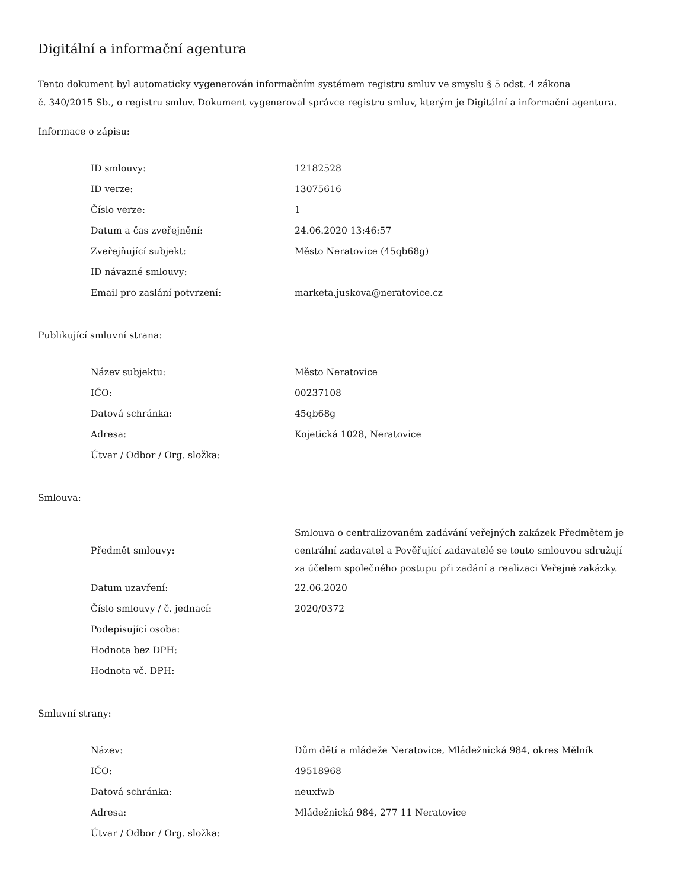Digitální a informační agentura
Tento dokument byl automaticky vygenerován informačním systémem registru smluv ve smyslu § 5 odst. 4 zákona
č. 340/2015 Sb., o registru smluv. Dokument vygeneroval správce registru smluv, kterým je Digitální a informační agentura.
Informace o zápisu:
| ID smlouvy: | 12182528 |
| ID verze: | 13075616 |
| Číslo verze: | 1 |
| Datum a čas zveřejnění: | 24.06.2020 13:46:57 |
| Zveřejňující subjekt: | Město Neratovice (45qb68g) |
| ID návazné smlouvy: | |
| Email pro zaslání potvrzení: | marketa.juskova@neratovice.cz |
Publikující smluvní strana:
| Název subjektu: | Město Neratovice |
| IČO: | 00237108 |
| Datová schránka: | 45qb68g |
| Adresa: | Kojetická 1028, Neratovice |
| Útvar / Odbor / Org. složka: | |
Smlouva:
| Předmět smlouvy: | Smlouva o centralizovaném zadávání veřejných zakázek Předmětem je centrální zadavatel a Pověřující zadavatelé se touto smlouvou sdružují za účelem společného postupu při zadání a realizaci Veřejné zakázky. |
| Datum uzavření: | 22.06.2020 |
| Číslo smlouvy / č. jednací: | 2020/0372 |
| Podepisující osoba: | |
| Hodnota bez DPH: | |
| Hodnota vč. DPH: | |
Smluvní strany:
| Název: | Dům dětí a mládeže Neratovice, Mládežnická 984, okres Mělník |
| IČO: | 49518968 |
| Datová schránka: | neuxfwb |
| Adresa: | Mládežnická 984, 277 11 Neratovice |
| Útvar / Odbor / Org. složka: | |